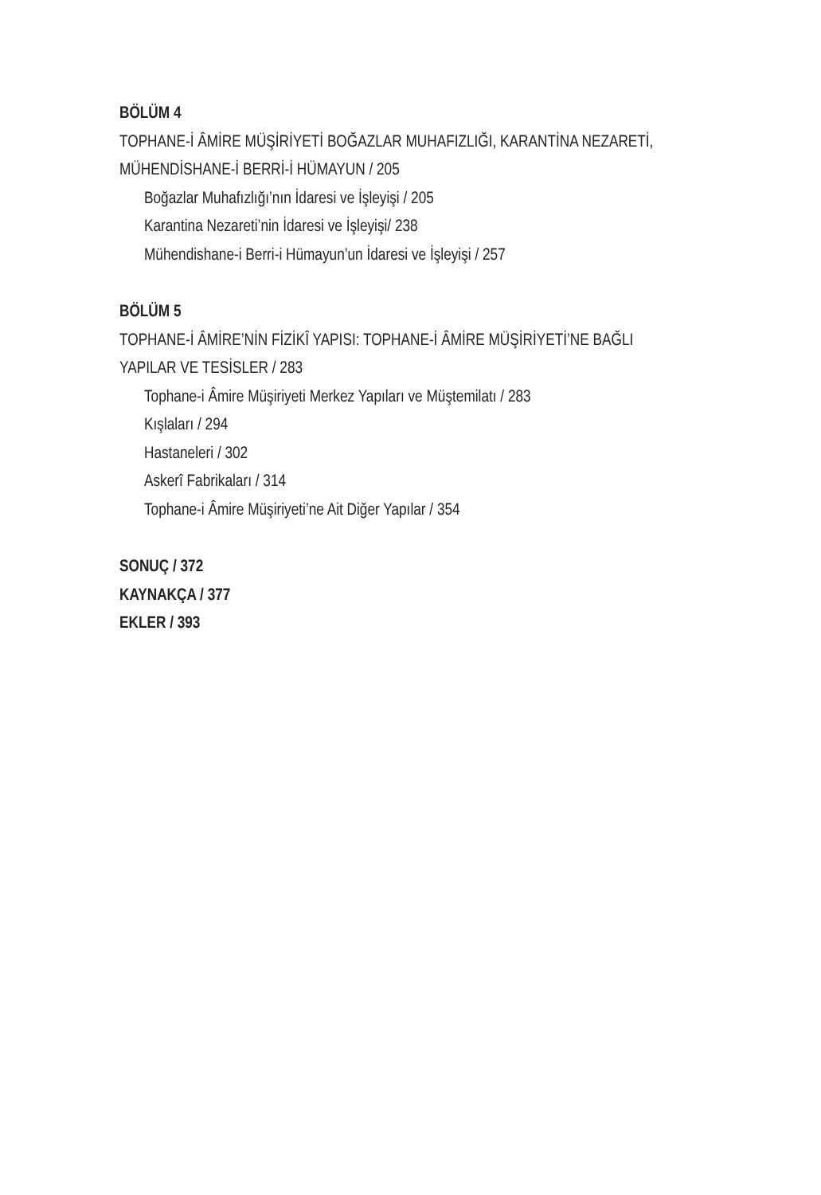BÖLÜM 4
TOPHANE-İ ÂMİRE MÜŞİRİYETİ BOĞAZLAR MUHAFIZLIĞI, KARANTİNA NEZARETİ,
MÜHENDİSHANE-İ BERRİ-İ HÜMAYUN / 205
Boğazlar Muhafızlığı’nın İdaresi ve İşleyişi / 205
Karantina Nezareti’nin İdaresi ve İşleyişi/ 238
Mühendishane-i Berri-i Hümayun’un İdaresi ve İşleyişi / 257
BÖLÜM 5
TOPHANE-İ ÂMİRE’NİN FİZİKÎ YAPISI: TOPHANE-İ ÂMİRE MÜŞİRİYETİ’NE BAĞLI
YAPILAR VE TESİSLER / 283
Tophane-i Âmire Müşiriyeti Merkez Yapıları ve Müştemilatı / 283
Kışlaları / 294
Hastaneleri / 302
Askerî Fabrikaları / 314
Tophane-i Âmire Müşiriyeti’ne Ait Diğer Yapılar / 354
SONUÇ / 372
KAYNAKÇA / 377
EKLER / 393